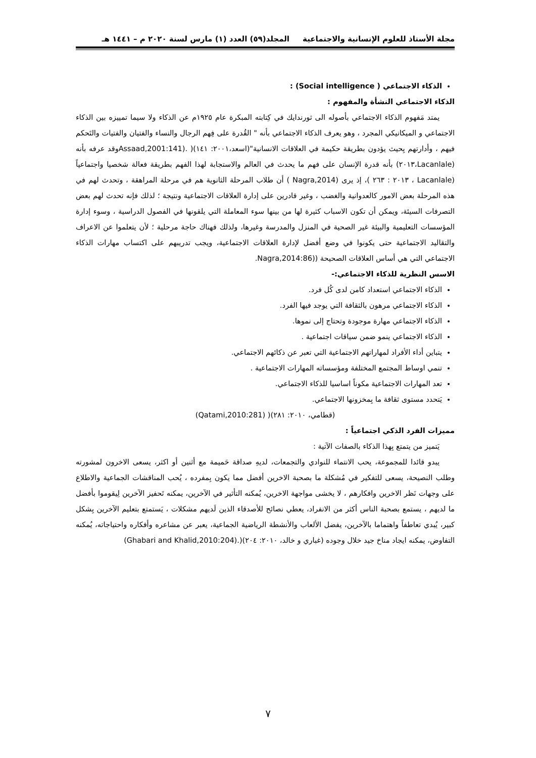مجلة الأستاذ للعلوم الإنسانية والاجتماعية المجلد(٥٩) العدد (١) مارس لسنة ٢٠٢٠ م – ١٤٤١ هـ
الذكاء الاجتماعي ( Social intelligence) :
الذكاء الاجتماعي النشأة والمفهوم :
يمتد مَفهوم الذكاء الاجتماعي بأصوله الى ثورندايك في كِتابته المبكرة عام ١٩٢٥م عن الذكاء ولا سيما تمييزه بين الذكاء الاجتماعي و الميكانيكي المجرد ، وهو يعرف الذكاء الاجتماعي بأنه " القُدرة على فِهم الرجال والنساء والفتيان والفتيات والتَحكم فيهم ، وأدارتهم بِحيث يؤدون بطريقة حكيمة في العلاقات الانسانية"(اسعد،٢٠٠١: ١٤١)( .(Assaad,2001:141وقد عرفه بأنه (Lacanlale،٢٠١٣) بأنه قدرة الإنسان على فهم ما يحدث في العالم والاستجابة لهذا الفهم بطريقة فعالة شخصيا واجتماعياً (Lacanlale ، ٢٠١٣ : ٢٦٣ )، إذ يرى (Nagra,2014 ) أن طلاب المرحلة الثانوية هم في مرحلة المراهقة ، وتحدث لهم في هذه المرحلة بعض الامور كالعدوانية والغضب ، وغير قادرين على إدارة العلاقات الاجتماعية ونتيجة ؛ لذلك فإنه تحدث لهم بعض التصرفات السيئة، ويمكن أن تكون الاسباب كثيرة لها من بينها سوء المعاملة التي يلقونها في الفصول الدراسية ، وسوء إدارة المؤسسات التعليمية والبيئة غير الصحية في المنزل والمدرسة وغيرها، ولذلك فهناك حاجة مرحلية ؛ لأن يتعلموا عن الاعراف والتقاليد الاجتماعية حتى يكونوا في وضع أفضل لإدارة العلاقات الاجتماعية، ويجب تدريبهم على اكتساب مهارات الذكاء الاجتماعي التي هي أساس العلاقات الصحيحة ((Nagra,2014:86.
الاسس النظرية للذكاء الاجتماعي:-
الذكاء الاجتماعي استعداد كامن لدى كُل فرد.
الذكاء الاجتماعي مرهون بالثقافة التي يوجد فيها الفرد.
الذكاء الاجتماعي مهارة موجودة وتحتاج إلى نموها.
الذكاء الاجتماعي ينمو ضمن سياقات اجتماعية .
يتباين أداء الأفراد لمهاراتهم الاجتماعية التي تعبر عن ذكائهم الاجتماعي.
تنمي اوساط المجتمع المختلفة ومؤسساته المهارات الاجتماعية .
تعد المهارات الاجتماعية مكوناً اساسيا للذكاء الاجتماعي.
يَتحدد مستوى ثقافة ما بِمخزونها الاجتماعي.
(قطامي، ٢٠١٠: ٢٨١)( (Qatami,2010:281)
مميزات الفرد الذكي اجتماعياً :
يَتميز من يتمتع بِهذا الذكاء بالصفات الآتية :
يبدو قائدا للمجموعة، يحب الانتماء للنوادي والتجمعات، لديهِ صداقة حَميمة مع أثنين أو اكثر، يسعى الاخرون لمشورته وطلب النصيحة، يسعى للتفكير في مُشكلة ما بصحبة الاخرين أفضل مما يكون بِمفرده ، يُحب المناقشات الجماعية والاطلاع على وجهات نَظر الاخرين وافكارهم ، لا يخشى مواجهة الاخرين، يُمكنه التأثير في الآخرين، يمكنه تَحفيز الآخرين لِيقوموا بأفضل ما لديهم ، يستمع بصحبة الناس أكثر من الانفراد، يعطي نصائح للأصدقاء الذين لَديهم مشكلات ، يَستمتع بتعليم الآخرين بِشكل كبير، يُبدي تعاطفاً واهتماما بالآخرين، يفضل الألعاب والأنشطة الرياضية الجماعية، يعبر عن مشاعره وأفكاره واحتياجاته، يُمكنه التفاوض، يمكنه ايجاد مناخ جيد خلال وجوده (غباري و خالد، ٢٠١٠: ٢٠٤)(.(Ghabari and Khalid,2010:204)
٧